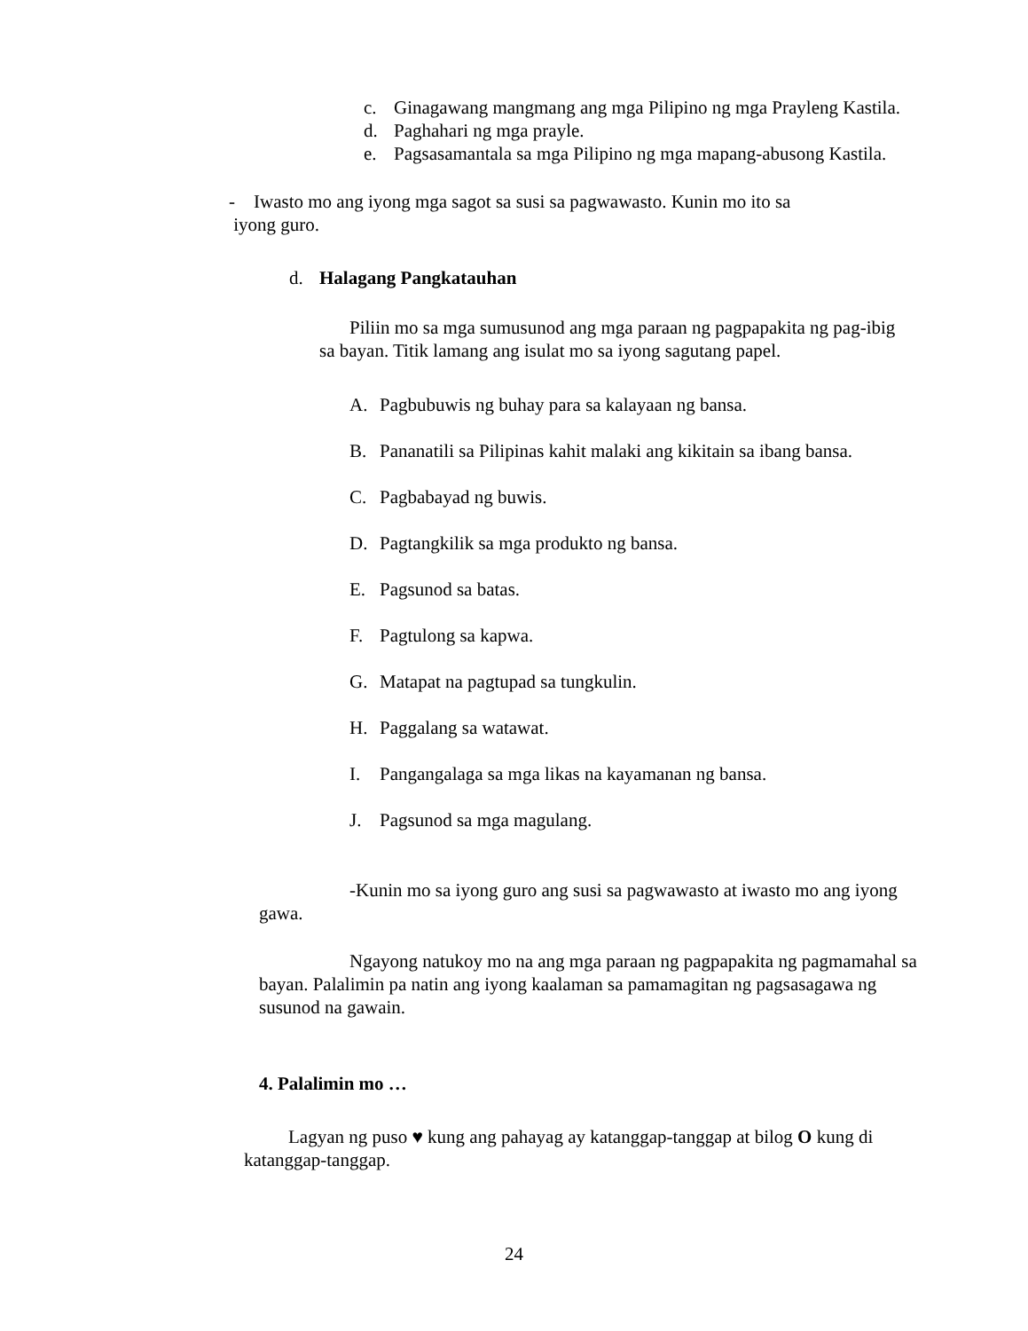c. Ginagawang mangmang ang mga Pilipino ng mga Prayleng Kastila.
d. Paghahari ng mga prayle.
e. Pagsasamantala sa mga Pilipino ng mga mapang-abusong Kastila.
- Iwasto mo ang iyong mga sagot sa susi sa pagwawasto. Kunin mo ito sa
iyong guro.
d. Halagang Pangkatauhan
Piliin mo sa mga sumusunod ang mga paraan ng pagpapakita ng pag-ibig sa bayan. Titik lamang ang isulat mo sa iyong sagutang papel.
A. Pagbubuwis ng buhay para sa kalayaan ng bansa.
B. Pananatili sa Pilipinas kahit malaki ang kikitain sa ibang bansa.
C. Pagbabayad ng buwis.
D. Pagtangkilik sa mga produkto ng bansa.
E. Pagsunod sa batas.
F. Pagtulong sa kapwa.
G. Matapat na pagtupad sa tungkulin.
H. Paggalang sa watawat.
I. Pangangalaga sa mga likas na kayamanan ng bansa.
J. Pagsunod sa mga magulang.
-Kunin mo sa iyong guro ang susi sa pagwawasto at iwasto mo ang iyong gawa.
Ngayong natukoy mo na ang mga paraan ng pagpapakita ng pagmamahal sa bayan. Palalimin pa natin ang iyong kaalaman sa pamamagitan ng pagsasagawa ng susunod na gawain.
4. Palalimin mo …
Lagyan ng puso ♥ kung ang pahayag ay katanggap-tanggap at bilog O kung di katanggap-tanggap.
24